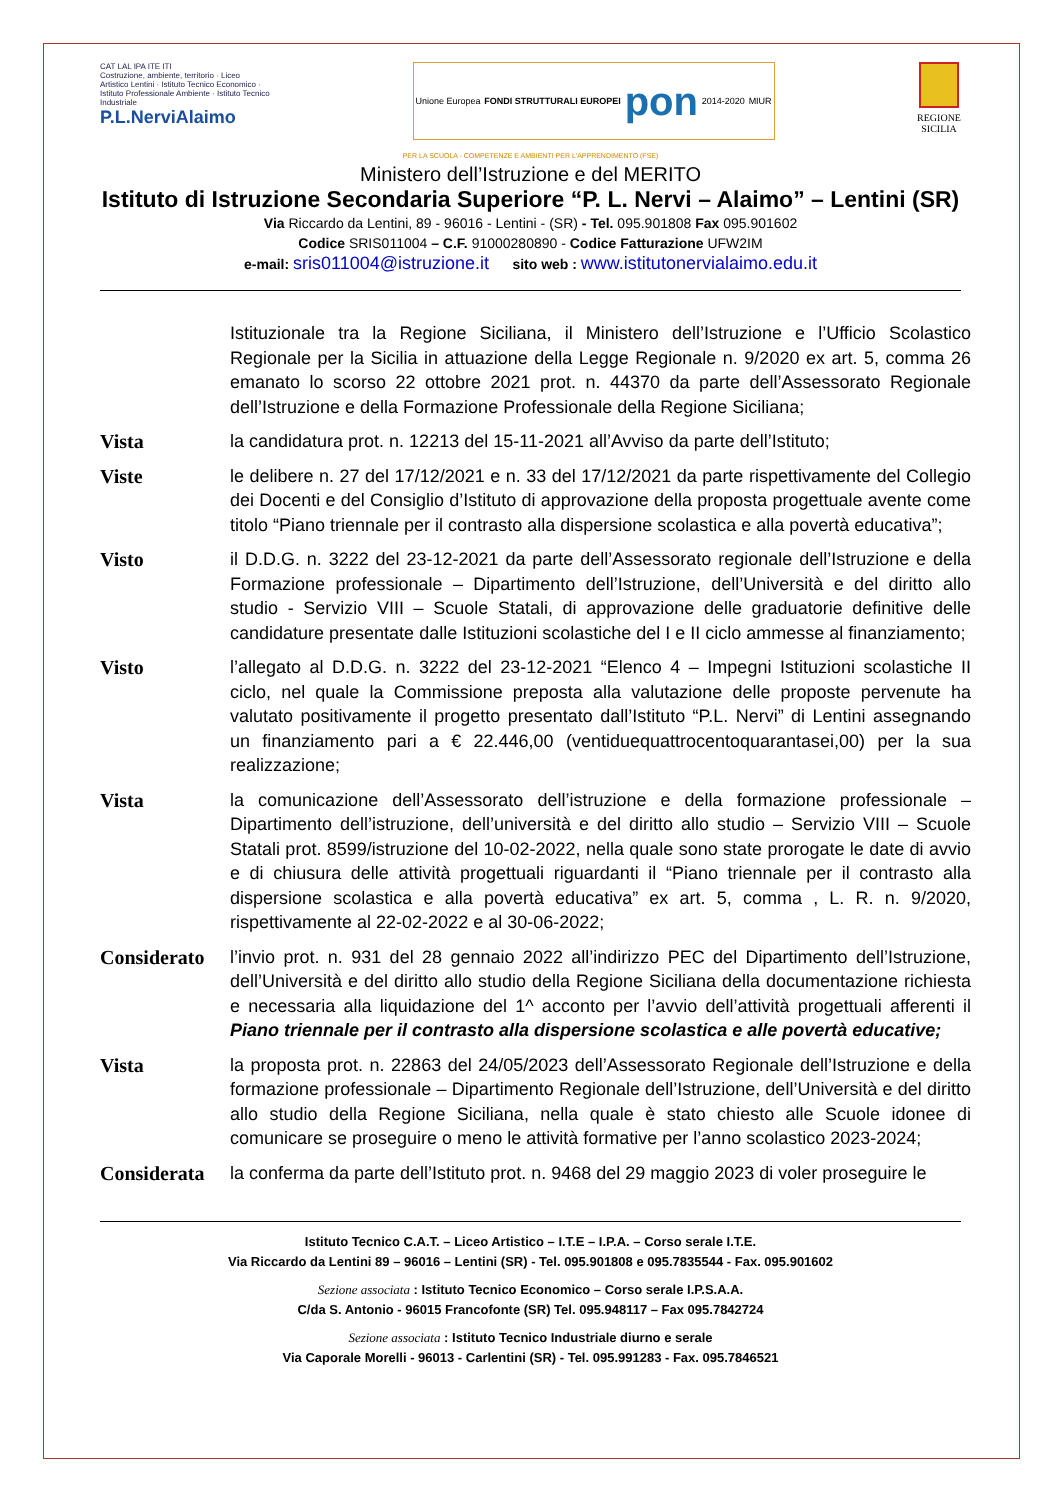CAT LAL IPA ITE ITI
Costruzione, ambiente, territorio · Liceo Artistico Lentini · Istituto Tecnico Economico · Istituto Professionale Ambiente · Istituto Tecnico Industriale
P.L.NerviAlaimo
Unione Europea FONDI STRUTTURALI EUROPEI pon 2014-2020 MIUR
REGIONE
SICILIA
PER LA SCUOLA - COMPETENZE E AMBIENTI PER L'APPRENDIMENTO (FSE)
Ministero dell’Istruzione e del MERITO
Istituto di Istruzione Secondaria Superiore “P. L. Nervi – Alaimo” – Lentini (SR)
Via Riccardo da Lentini, 89 - 96016 - Lentini - (SR) - Tel. 095.901808 Fax 095.901602
Codice SRIS011004 – C.F. 91000280890 - Codice Fatturazione UFW2IM
e-mail: sris011004@istruzione.it sito web : www.istitutonervialaimo.edu.it
Istituzionale tra la Regione Siciliana, il Ministero dell’Istruzione e l’Ufficio Scolastico Regionale per la Sicilia in attuazione della Legge Regionale n. 9/2020 ex art. 5, comma 26 emanato lo scorso 22 ottobre 2021 prot. n. 44370 da parte dell’Assessorato Regionale dell’Istruzione e della Formazione Professionale della Regione Siciliana;
Vista la candidatura prot. n. 12213 del 15-11-2021 all’Avviso da parte dell’Istituto;
Viste le delibere n. 27 del 17/12/2021 e n. 33 del 17/12/2021 da parte rispettivamente del Collegio dei Docenti e del Consiglio d’Istituto di approvazione della proposta progettuale avente come titolo “Piano triennale per il contrasto alla dispersione scolastica e alla povertà educativa”;
Visto il D.D.G. n. 3222 del 23-12-2021 da parte dell’Assessorato regionale dell’Istruzione e della Formazione professionale – Dipartimento dell’Istruzione, dell’Università e del diritto allo studio - Servizio VIII – Scuole Statali, di approvazione delle graduatorie definitive delle candidature presentate dalle Istituzioni scolastiche del I e II ciclo ammesse al finanziamento;
Visto l’allegato al D.D.G. n. 3222 del 23-12-2021 “Elenco 4 – Impegni Istituzioni scolastiche II ciclo, nel quale la Commissione preposta alla valutazione delle proposte pervenute ha valutato positivamente il progetto presentato dall’Istituto “P.L. Nervi” di Lentini assegnando un finanziamento pari a € 22.446,00 (ventiduequattrocentoquarantasei,00) per la sua realizzazione;
Vista la comunicazione dell’Assessorato dell’istruzione e della formazione professionale – Dipartimento dell’istruzione, dell’università e del diritto allo studio – Servizio VIII – Scuole Statali prot. 8599/istruzione del 10-02-2022, nella quale sono state prorogate le date di avvio e di chiusura delle attività progettuali riguardanti il “Piano triennale per il contrasto alla dispersione scolastica e alla povertà educativa” ex art. 5, comma , L. R. n. 9/2020, rispettivamente al 22-02-2022 e al 30-06-2022;
Considerato
l’invio prot. n. 931 del 28 gennaio 2022 all’indirizzo PEC del Dipartimento dell’Istruzione, dell’Università e del diritto allo studio della Regione Siciliana della documentazione richiesta e necessaria alla liquidazione del 1^ acconto per l’avvio dell’attività progettuali afferenti il Piano triennale per il contrasto alla dispersione scolastica e alle povertà educative;
Vista la proposta prot. n. 22863 del 24/05/2023 dell’Assessorato Regionale dell’Istruzione e della formazione professionale – Dipartimento Regionale dell’Istruzione, dell’Università e del diritto allo studio della Regione Siciliana, nella quale è stato chiesto alle Scuole idonee di comunicare se proseguire o meno le attività formative per l’anno scolastico 2023-2024;
Considerata
la conferma da parte dell’Istituto prot. n. 9468 del 29 maggio 2023 di voler proseguire le
Istituto Tecnico C.A.T. – Liceo Artistico – I.T.E – I.P.A. – Corso serale I.T.E.
Via Riccardo da Lentini 89 – 96016 – Lentini (SR) - Tel. 095.901808 e 095.7835544 - Fax. 095.901602
Sezione associata : Istituto Tecnico Economico – Corso serale I.P.S.A.A.
C/da S. Antonio - 96015 Francofonte (SR) Tel. 095.948117 – Fax 095.7842724
Sezione associata : Istituto Tecnico Industriale diurno e serale
Via Caporale Morelli - 96013 - Carlentini (SR) - Tel. 095.991283 - Fax. 095.7846521